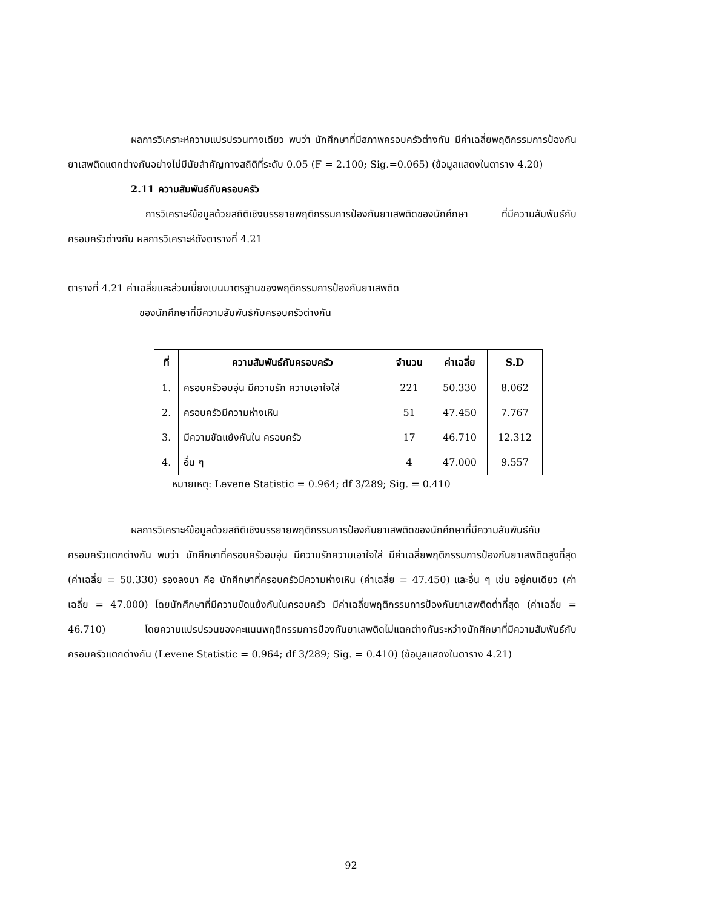ผลการวิเคราะห์ความแปรปรวนทางเดียว พบว่า นักศึกษาที่มีสภาพครอบครัวต่างกัน มีค่าเฉลี่ยพฤติกรรมการป้องกันยาเสพติดแตกต่างกันอย่างไม่มีนัยสำคัญทางสถิติที่ระดับ 0.05 (F = 2.100; Sig.=0.065) (ข้อมูลแสดงในตาราง 4.20)
2.11 ความสัมพันธ์กับครอบครัว
การวิเคราะห์ข้อมูลด้วยสถิติเชิงบรรยายพฤติกรรมการป้องกันยาเสพติดของนักศึกษา ที่มีความสัมพันธ์กับครอบครัวต่างกัน ผลการวิเคราะห์ดังตารางที่ 4.21
ตารางที่ 4.21 ค่าเฉลี่ยและส่วนเบี่ยงเบนมาตรฐานของพฤติกรรมการป้องกันยาเสพติด
ของนักศึกษาที่มีความสัมพันธ์กับครอบครัวต่างกัน
| ที่ | ความสัมพันธ์กับครอบครัว | จำนวน | ค่าเฉลี่ย | S.D |
| --- | --- | --- | --- | --- |
| 1. | ครอบครัวอบอุ่น มีความรัก ความเอาใจใส่ | 221 | 50.330 | 8.062 |
| 2. | ครอบครัวมีความห่างเหิน | 51 | 47.450 | 7.767 |
| 3. | มีความขัดแย้งกันใน ครอบครัว | 17 | 46.710 | 12.312 |
| 4. | อื่น ๆ | 4 | 47.000 | 9.557 |
หมายเหตุ: Levene Statistic = 0.964; df 3/289; Sig. = 0.410
ผลการวิเคราะห์ข้อมูลด้วยสถิติเชิงบรรยายพฤติกรรมการป้องกันยาเสพติดของนักศึกษาที่มีความสัมพันธ์กับครอบครัวแตกต่างกัน พบว่า นักศึกษาที่ครอบครัวอบอุ่น มีความรักความเอาใจใส่ มีค่าเฉลี่ยพฤติกรรมการป้องกันยาเสพติดสูงที่สุด (ค่าเฉลี่ย = 50.330) รองลงมา คือ นักศึกษาที่ครอบครัวมีความห่างเหิน (ค่าเฉลี่ย = 47.450) และอื่น ๆ เช่น อยู่คนเดียว (ค่าเฉลี่ย = 47.000) โดยนักศึกษาที่มีความขัดแย้งกันในครอบครัว มีค่าเฉลี่ยพฤติกรรมการป้องกันยาเสพติดต่ำที่สุด (ค่าเฉลี่ย = 46.710) โดยความแปรปรวนของคะแนนพฤติกรรมการป้องกันยาเสพติดไม่แตกต่างกันระหว่างนักศึกษาที่มีความสัมพันธ์กับครอบครัวแตกต่างกัน (Levene Statistic = 0.964; df 3/289; Sig. = 0.410) (ข้อมูลแสดงในตาราง 4.21)
92